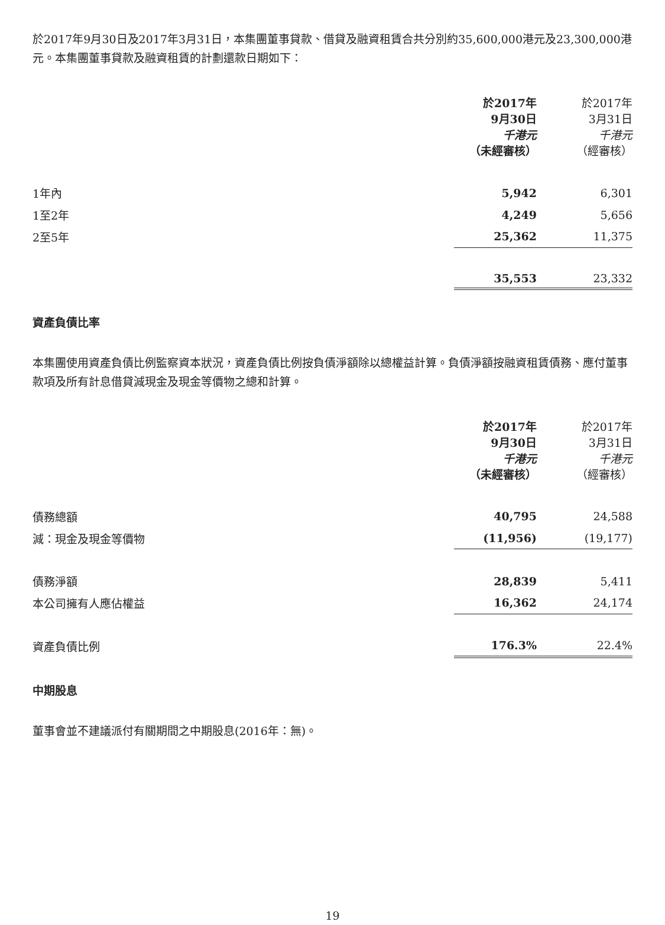於2017年9月30日及2017年3月31日，本集團董事貸款、借貸及融資租賃合共分別約35,600,000港元及23,300,000港元。本集團董事貸款及融資租賃的計劃還款日期如下：
| | 於2017年 9月30日 千港元 （未經審核） | 於2017年 3月31日 千港元 （經審核） |
| --- | --- | --- |
| 1年內 | 5,942 | 6,301 |
| 1至2年 | 4,249 | 5,656 |
| 2至5年 | 25,362 | 11,375 |
| | 35,553 | 23,332 |
資產負債比率
本集團使用資產負債比例監察資本狀況，資產負債比例按負債淨額除以總權益計算。負債淨額按融資租賃債務、應付董事款項及所有計息借貸減現金及現金等價物之總和計算。
| | 於2017年 9月30日 千港元 （未經審核） | 於2017年 3月31日 千港元 （經審核） |
| --- | --- | --- |
| 債務總額 | 40,795 | 24,588 |
| 減：現金及現金等價物 | (11,956) | (19,177) |
| 債務淨額 | 28,839 | 5,411 |
| 本公司擁有人應佔權益 | 16,362 | 24,174 |
| 資產負債比例 | 176.3% | 22.4% |
中期股息
董事會並不建議派付有關期間之中期股息(2016年：無)。
19